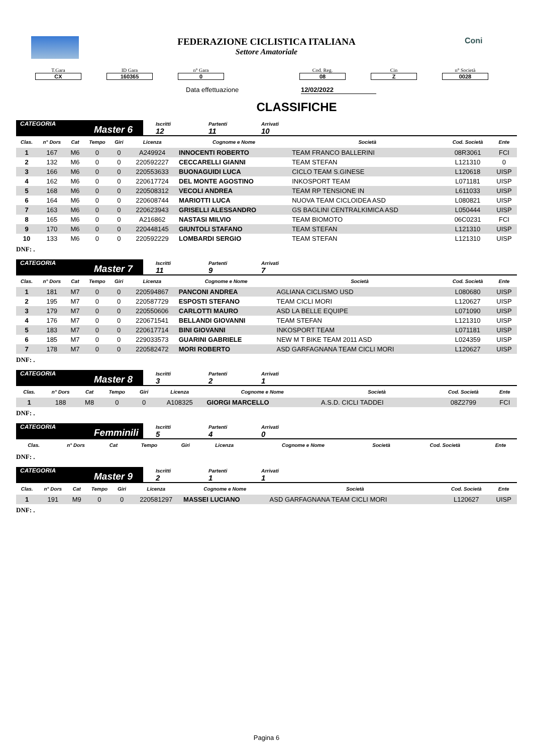Coni
FEDERAZIONE CICLISTICA ITALIANA
Settore Amatoriale
T.Gara
CX
ID Gara
160365
n° Gara
0
Cod. Reg.
08
Cin
Z
n° Società
0028
Data effettuazione 12/02/2022
CLASSIFICHE
CATEGORIA
Master 6
Iscritti
12
Partenti
11
Arrivati
10
| Clas. | n° Dors | Cat | Tempo | Giri | Licenza | Cognome e Nome | Società | Cod. Società | Ente |
| --- | --- | --- | --- | --- | --- | --- | --- | --- | --- |
| 1 | 167 | M6 | 0 | 0 | A249924 | INNOCENTI ROBERTO | TEAM FRANCO BALLERINI | 08R3061 | FCI |
| 2 | 132 | M6 | 0 | 0 | 220592227 | CECCARELLI GIANNI | TEAM STEFAN | L121310 | 0 |
| 3 | 166 | M6 | 0 | 0 | 220553633 | BUONAGUIDI LUCA | CICLO TEAM S.GINESE | L120618 | UISP |
| 4 | 162 | M6 | 0 | 0 | 220617724 | DEL MONTE AGOSTINO | INKOSPORT TEAM | L071181 | UISP |
| 5 | 168 | M6 | 0 | 0 | 220508312 | VECOLI ANDREA | TEAM RP TENSIONE IN | L611033 | UISP |
| 6 | 164 | M6 | 0 | 0 | 220608744 | MARIOTTI LUCA | NUOVA TEAM CICLOIDEA ASD | L080821 | UISP |
| 7 | 163 | M6 | 0 | 0 | 220623943 | GRISELLI ALESSANDRO | GS BAGLINI CENTRALKIMICA ASD | L050444 | UISP |
| 8 | 165 | M6 | 0 | 0 | A216862 | NASTASI MILVIO | TEAM BIOMOTO | 06C0231 | FCI |
| 9 | 170 | M6 | 0 | 0 | 220448145 | GIUNTOLI STAFANO | TEAM STEFAN | L121310 | UISP |
| 10 | 133 | M6 | 0 | 0 | 220592229 | LOMBARDI SERGIO | TEAM STEFAN | L121310 | UISP |
DNF: .
CATEGORIA
Master 7
Iscritti
11
Partenti
9
Arrivati
7
| Clas. | n° Dors | Cat | Tempo | Giri | Licenza | Cognome e Nome | Società | Cod. Società | Ente |
| --- | --- | --- | --- | --- | --- | --- | --- | --- | --- |
| 1 | 181 | M7 | 0 | 0 | 220594867 | PANCONI ANDREA | AGLIANA CICLISMO USD | L080680 | UISP |
| 2 | 195 | M7 | 0 | 0 | 220587729 | ESPOSTI STEFANO | TEAM CICLI MORI | L120627 | UISP |
| 3 | 179 | M7 | 0 | 0 | 220550606 | CARLOTTI MAURO | ASD LA BELLE EQUIPE | L071090 | UISP |
| 4 | 176 | M7 | 0 | 0 | 220671541 | BELLANDI GIOVANNI | TEAM STEFAN | L121310 | UISP |
| 5 | 183 | M7 | 0 | 0 | 220617714 | BINI GIOVANNI | INKOSPORT TEAM | L071181 | UISP |
| 6 | 185 | M7 | 0 | 0 | 229033573 | GUARINI GABRIELE | NEW M T BIKE TEAM 2011 ASD | L024359 | UISP |
| 7 | 178 | M7 | 0 | 0 | 220582472 | MORI ROBERTO | ASD GARFAGNANA TEAM CICLI MORI | L120627 | UISP |
DNF: .
CATEGORIA
Master 8
Iscritti
3
Partenti
2
Arrivati
1
| Clas. | n° Dors | Cat | Tempo | Giri | Licenza | Cognome e Nome | Società | Cod. Società | Ente |
| --- | --- | --- | --- | --- | --- | --- | --- | --- | --- |
| 1 | 188 | M8 | 0 | 0 | A108325 | GIORGI MARCELLO | A.S.D. CICLI TADDEI | 08Z2799 | FCI |
DNF: .
CATEGORIA
Femminili
Iscritti
5
Partenti
4
Arrivati
0
| Clas. | n° Dors | Cat | Tempo | Giri | Licenza | Cognome e Nome | Società | Cod. Società | Ente |
| --- | --- | --- | --- | --- | --- | --- | --- | --- | --- |
DNF: .
CATEGORIA
Master 9
Iscritti
2
Partenti
1
Arrivati
1
| Clas. | n° Dors | Cat | Tempo | Giri | Licenza | Cognome e Nome | Società | Cod. Società | Ente |
| --- | --- | --- | --- | --- | --- | --- | --- | --- | --- |
| 1 | 191 | M9 | 0 | 0 | 220581297 | MASSEI LUCIANO | ASD GARFAGNANA TEAM CICLI MORI | L120627 | UISP |
DNF: .
Pagina 6